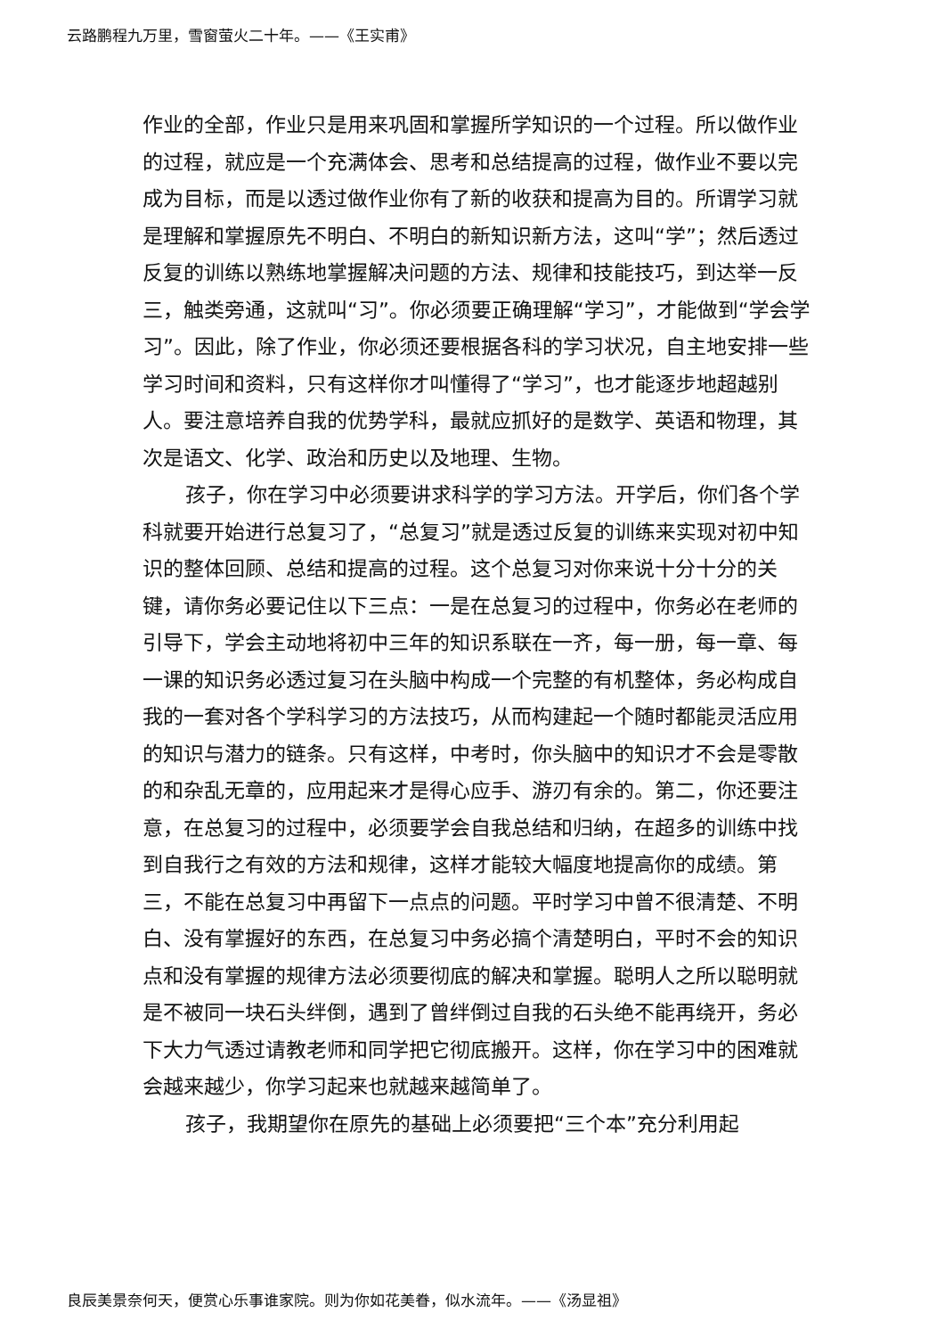云路鹏程九万里，雪窗萤火二十年。——《王实甫》
作业的全部，作业只是用来巩固和掌握所学知识的一个过程。所以做作业的过程，就应是一个充满体会、思考和总结提高的过程，做作业不要以完成为目标，而是以透过做作业你有了新的收获和提高为目的。所谓学习就是理解和掌握原先不明白、不明白的新知识新方法，这叫“学”；然后透过反复的训练以熟练地掌握解决问题的方法、规律和技能技巧，到达举一反三，触类旁通，这就叫“习”。你必须要正确理解“学习”，才能做到“学会学习”。因此，除了作业，你必须还要根据各科的学习状况，自主地安排一些学习时间和资料，只有这样你才叫懂得了“学习”，也才能逐步地超越别人。要注意培养自我的优势学科，最就应抓好的是数学、英语和物理，其次是语文、化学、政治和历史以及地理、生物。
孩子，你在学习中必须要讲求科学的学习方法。开学后，你们各个学科就要开始进行总复习了，“总复习”就是透过反复的训练来实现对初中知识的整体回顾、总结和提高的过程。这个总复习对你来说十分十分的关键，请你务必要记住以下三点：一是在总复习的过程中，你务必在老师的引导下，学会主动地将初中三年的知识系联在一齐，每一册，每一章、每一课的知识务必透过复习在头脑中构成一个完整的有机整体，务必构成自我的一套对各个学科学习的方法技巧，从而构建起一个随时都能灵活应用的知识与潜力的链条。只有这样，中考时，你头脑中的知识才不会是零散的和杂乱无章的，应用起来才是得心应手、游刃有余的。第二，你还要注意，在总复习的过程中，必须要学会自我总结和归纳，在超多的训练中找到自我行之有效的方法和规律，这样才能较大幅度地提高你的成绩。第三，不能在总复习中再留下一点点的问题。平时学习中曾不很清楚、不明白、没有掌握好的东西，在总复习中务必搞个清楚明白，平时不会的知识点和没有掌握的规律方法必须要彻底的解决和掌握。聪明人之所以聪明就是不被同一块石头绊倒，遇到了曾绊倒过自我的石头绝不能再绕开，务必下大力气透过请教老师和同学把它彻底搬开。这样，你在学习中的困难就会越来越少，你学习起来也就越来越简单了。
孩子，我期望你在原先的基础上必须要把“三个本”充分利用起
良辰美景奈何天，便赏心乐事谁家院。则为你如花美眷，似水流年。——《汤显祖》